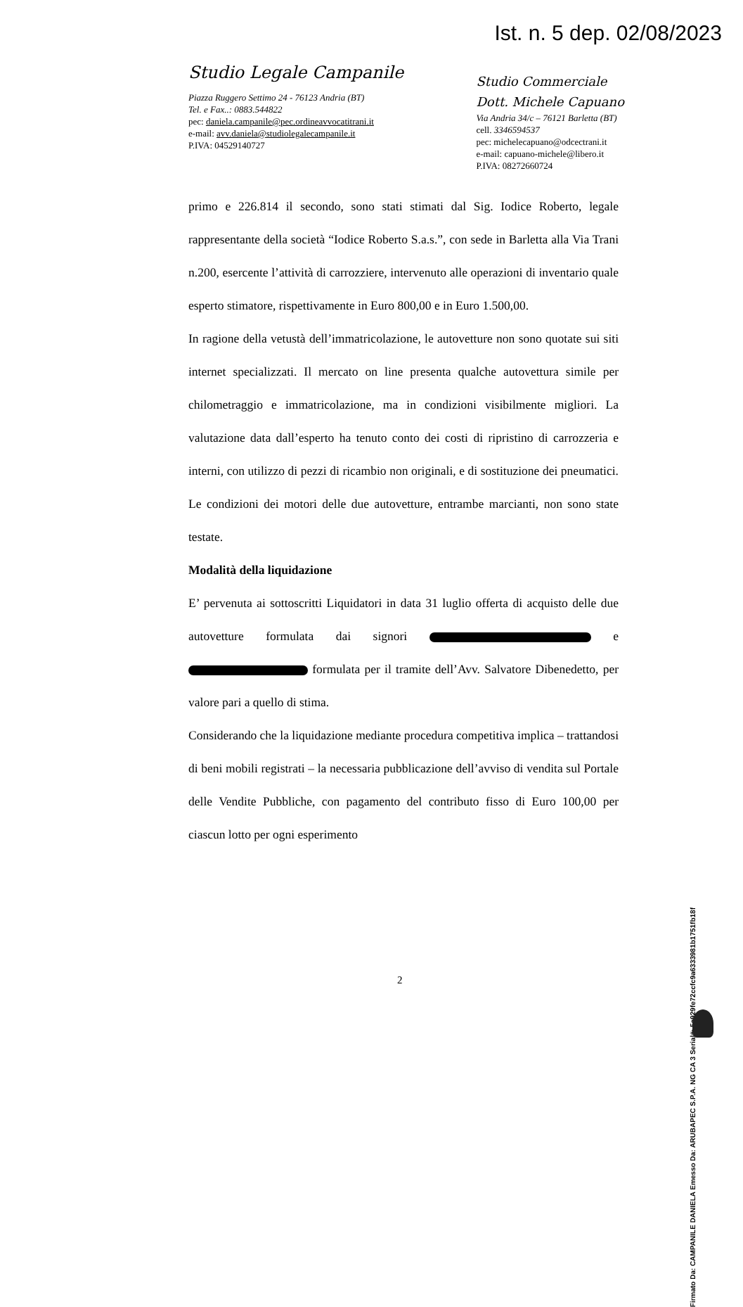Ist. n. 5 dep. 02/08/2023
Studio Legale Campanile
Piazza Ruggero Settimo 24 - 76123 Andria (BT)
Tel. e Fax..: 0883.544822
pec: daniela.campanile@pec.ordineavvocatitrani.it
e-mail: avv.daniela@studiolegalecampanile.it
P.IVA: 04529140727
Studio Commerciale
Dott. Michele Capuano
Via Andria 34/c – 76121 Barletta (BT)
cell. 3346594537
pec: michelecapuano@odcectrani.it
e-mail: capuano-michele@libero.it
P.IVA: 08272660724
primo e 226.814 il secondo, sono stati stimati dal Sig. Iodice Roberto, legale rappresentante della società “Iodice Roberto S.a.s.”, con sede in Barletta alla Via Trani n.200, esercente l’attività di carrozziere, intervenuto alle operazioni di inventario quale esperto stimatore, rispettivamente in Euro 800,00 e in Euro 1.500,00.
In ragione della vetustà dell’immatricolazione, le autovetture non sono quotate sui siti internet specializzati. Il mercato on line presenta qualche autovettura simile per chilometraggio e immatricolazione, ma in condizioni visibilmente migliori. La valutazione data dall’esperto ha tenuto conto dei costi di ripristino di carrozzeria e interni, con utilizzo di pezzi di ricambio non originali, e di sostituzione dei pneumatici. Le condizioni dei motori delle due autovetture, entrambe marcianti, non sono state testate.
Modalità della liquidazione
E’ pervenuta ai sottoscritti Liquidatori in data 31 luglio offerta di acquisto delle due autovetture formulata dai signori e formulata per il tramite dell’Avv. Salvatore Dibenedetto, per valore pari a quello di stima.
Considerando che la liquidazione mediante procedura competitiva implica – trattandosi di beni mobili registrati – la necessaria pubblicazione dell’avviso di vendita sul Portale delle Vendite Pubbliche, con pagamento del contributo fisso di Euro 100,00 per ciascun lotto per ogni esperimento
2
Firmato Da: CAMPANILE DANIELA Emesso Da: ARUBAPEC S.P.A. NG CA 3 Serial#: 5a929fe72ccfc9a6333981b1751fb18f